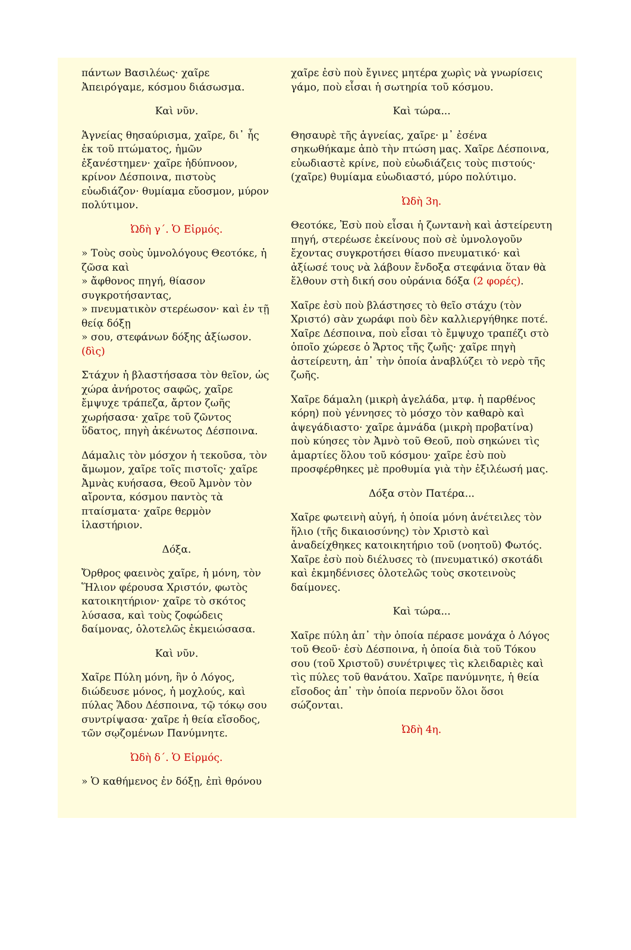πάντων Βασιλέως· χαῖρε Ἀπειρόγαμε, κόσμου διάσωσμα.
Καὶ νῦν.
Ἁγνείας θησαύρισμα, χαῖρε, δι᾽ ἧς ἐκ τοῦ πτώματος, ἡμῶν ἐξανέστημεν· χαῖρε ἡδύπνοον, κρίνον Δέσποινα, πιστοὺς εὐωδιάζον· θυμίαμα εὔοσμον, μύρον πολύτιμον.
Ὠδὴ γ´. Ὁ Εἱρμός.
» Τοὺς σοὺς ὑμνολόγους Θεοτόκε, ἡ ζῶσα καὶ
» ἄφθονος πηγή, θίασον συγκροτήσαντας,
» πνευματικὸν στερέωσον· καὶ ἐν τῇ θείᾳ δόξῃ
» σου, στεφάνων δόξης ἀξίωσον. (δὶς)
Στάχυν ἡ βλαστήσασα τὸν θεῖον, ὡς χώρα ἀνήροτος σαφῶς, χαῖρε ἔμψυχε τράπεζα, ἄρτον ζωῆς χωρήσασα· χαῖρε τοῦ ζῶντος ὕδατος, πηγὴ ἀκένωτος Δέσποινα.
Δάμαλις τὸν μόσχον ἡ τεκοῦσα, τὸν ἄμωμον, χαῖρε τοῖς πιστοῖς· χαῖρε Ἀμνὰς κυήσασα, Θεοῦ Ἀμνὸν τὸν αἴροντα, κόσμου παντὸς τὰ πταίσματα· χαῖρε θερμὸν ἱλαστήριον.
Δόξα.
Ὄρθρος φαεινὸς χαῖρε, ἡ μόνη, τὸν Ἥλιον φέρουσα Χριστόν, φωτὸς κατοικητήριον· χαῖρε τὸ σκότος λύσασα, καὶ τοὺς ζοφώδεις δαίμονας, ὁλοτελῶς ἐκμειώσασα.
Καὶ νῦν.
Χαῖρε Πύλη μόνη, ἣν ὁ Λόγος, διώδευσε μόνος, ἡ μοχλούς, καὶ πύλας Ἅδου Δέσποινα, τῷ τόκῳ σου συντρίψασα· χαῖρε ἡ θεία εἴσοδος, τῶν σῳζομένων Πανύμνητε.
Ὠδὴ δ´. Ὁ Εἱρμός.
» Ὁ καθήμενος ἐν δόξῃ, ἐπὶ θρόνου
χαῖρε ἐσὺ ποὺ ἔγινες μητέρα χωρὶς νὰ γνωρίσεις γάμο, ποὺ εἶσαι ἡ σωτηρία τοῦ κόσμου.
Καὶ τώρα...
Θησαυρὲ τῆς ἁγνείας, χαῖρε· μ᾽ ἐσένα σηκωθήκαμε ἀπὸ τὴν πτώση μας. Χαῖρε Δέσποινα, εὐωδιαστὲ κρίνε, ποὺ εὐωδιάζεις τοὺς πιστούς· (χαῖρε) θυμίαμα εὐωδιαστό, μύρο πολύτιμο.
Ὠδὴ 3η.
Θεοτόκε, Ἐσὺ ποὺ εἶσαι ἡ ζωντανὴ καὶ ἀστείρευτη πηγή, στερέωσε ἐκείνους ποὺ σὲ ὑμνολογοῦν ἔχοντας συγκροτήσει θίασο πνευματικό· καὶ ἀξίωσέ τους νὰ λάβουν ἔνδοξα στεφάνια ὅταν θὰ ἔλθουν στὴ δική σου οὐράνια δόξα (2 φορές).
Χαῖρε ἐσὺ ποὺ βλάστησες τὸ θεῖο στάχυ (τὸν Χριστό) σὰν χωράφι ποὺ δὲν καλλιεργήθηκε ποτέ. Χαῖρε Δέσποινα, ποὺ εἶσαι τὸ ἔμψυχο τραπέζι στὸ ὁποῖο χώρεσε ὁ Ἄρτος τῆς ζωῆς· χαῖρε πηγὴ ἀστείρευτη, ἀπ᾽ τὴν ὁποία ἀναβλύζει τὸ νερὸ τῆς ζωῆς.
Χαῖρε δάμαλη (μικρὴ ἀγελάδα, μτφ. ἡ παρθένος κόρη) ποὺ γέννησες τὸ μόσχο τὸν καθαρὸ καὶ ἀψεγάδιαστο· χαῖρε ἀμνάδα (μικρὴ προβατίνα) ποὺ κύησες τὸν Ἀμνὸ τοῦ Θεοῦ, ποὺ σηκώνει τὶς ἁμαρτίες ὅλου τοῦ κόσμου· χαῖρε ἐσὺ ποὺ προσφέρθηκες μὲ προθυμία γιὰ τὴν ἐξιλέωσή μας.
Δόξα στὸν Πατέρα...
Χαῖρε φωτεινὴ αὐγή, ἡ ὁποία μόνη ἀνέτειλες τὸν ἥλιο (τῆς δικαιοσύνης) τὸν Χριστὸ καὶ ἀναδείχθηκες κατοικητήριο τοῦ (νοητοῦ) Φωτός. Χαῖρε ἐσὺ ποὺ διέλυσες τὸ (πνευματικό) σκοτάδι καὶ ἐκμηδένισες ὁλοτελῶς τοὺς σκοτεινοὺς δαίμονες.
Καὶ τώρα...
Χαῖρε πύλη ἀπ᾽ τὴν ὁποία πέρασε μονάχα ὁ Λόγος τοῦ Θεοῦ· ἐσὺ Δέσποινα, ἡ ὁποία διὰ τοῦ Τόκου σου (τοῦ Χριστοῦ) συνέτριψες τὶς κλειδαριὲς καὶ τὶς πύλες τοῦ θανάτου. Χαῖρε πανύμνητε, ἡ θεία εἴσοδος ἀπ᾽ τὴν ὁποία περνοῦν ὅλοι ὅσοι σώζονται.
Ὠδὴ 4η.